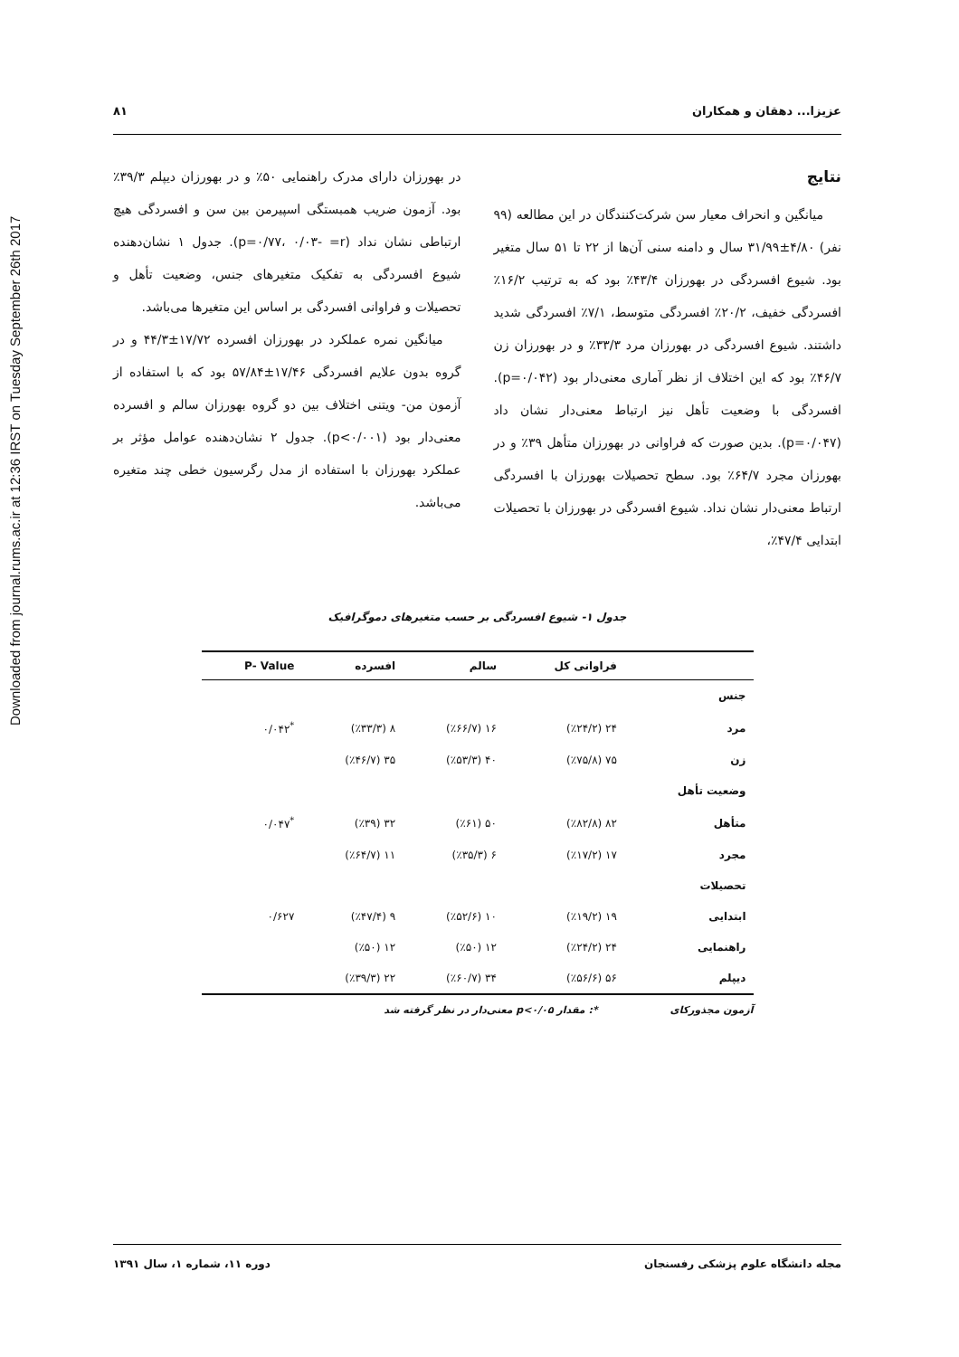Downloaded from journal.rums.ac.ir at 12:36 IRST on Tuesday September 26th 2017
عزیزا... دهقان و همکاران ۸۱
نتایج
میانگین و انحراف معیار سن شرکت‌کنندگان در این مطالعه (۹۹ نفر) ۴/۸۰±۳۱/۹۹ سال و دامنه سنی آن‌ها از ۲۲ تا ۵۱ سال متغیر بود. شیوع افسردگی در بهورزان ۴۳/۴٪ بود که به ترتیب ۱۶/۲٪ افسردگی خفیف، ۲۰/۲٪ افسردگی متوسط، ۷/۱٪ افسردگی شدید داشتند. شیوع افسردگی در بهورزان مرد ۳۳/۳٪ و در بهورزان زن ۴۶/۷٪ بود که این اختلاف از نظر آماری معنی‌دار بود (p=۰/۰۴۲). افسردگی با وضعیت تأهل نیز ارتباط معنی‌دار نشان داد (p=۰/۰۴۷). بدین صورت که فراوانی در بهورزان متأهل ۳۹٪ و در بهورزان مجرد ۶۴/۷٪ بود. سطح تحصیلات بهورزان با افسردگی ارتباط معنی‌دار نشان نداد. شیوع افسردگی در بهورزان با تحصیلات ابتدایی ۴۷/۴٪،
در بهورزان دارای مدرک راهنمایی ۵۰٪ و در بهورزان دیپلم ۳۹/۳٪ بود. آزمون ضریب همبستگی اسپیرمن بین سن و افسردگی هیچ ارتباطی نشان نداد (p=۰/۷۷، ۰/۰۳- =r). جدول ۱ نشان‌دهنده شیوع افسردگی به تفکیک متغیرهای جنس، وضعیت تأهل و تحصیلات و فراوانی افسردگی بر اساس این متغیرها می‌باشد.
میانگین نمره عملکرد در بهورزان افسرده ۱۷/۷۲±۴۴/۳ و در گروه بدون علایم افسردگی ۱۷/۴۶±۵۷/۸۴ بود که با استفاده از آزمون من- ویتنی اختلاف بین دو گروه بهورزان سالم و افسرده معنی‌دار بود (p<۰/۰۰۱). جدول ۲ نشان‌دهنده عوامل مؤثر بر عملکرد بهورزان با استفاده از مدل رگرسیون خطی چند متغیره می‌باشد.
جدول ۱- شیوع افسردگی بر حسب متغیرهای دموگرافیک
| | فراوانی کل | سالم | افسرده | P- Value |
| --- | --- | --- | --- | --- |
| جنس | | | | |
| مرد | ۲۴ (٪۲۴/۲) | ۱۶ (٪۶۶/۷) | ۸ (٪۳۳/۳) | <sup>*</sup> ۰/۰۴۲ |
| زن | ۷۵ (٪۷۵/۸) | ۴۰ (٪۵۳/۳) | ۳۵ (٪۴۶/۷) | |
| وضعیت تأهل | | | | |
| متأهل | ۸۲ (٪۸۲/۸) | ۵۰ (٪۶۱) | ۳۲ (٪۳۹) | <sup>*</sup> ۰/۰۴۷ |
| مجرد | ۱۷ (٪۱۷/۲) | ۶ (٪۳۵/۳) | ۱۱ (٪۶۴/۷) | |
| تحصیلات | | | | |
| ابتدایی | ۱۹ (٪۱۹/۲) | ۱۰ (٪۵۲/۶) | ۹ (٪۴۷/۴) | ۰/۶۲۷ |
| راهنمایی | ۲۴ (٪۲۴/۲) | ۱۲ (٪۵۰) | ۱۲ (٪۵۰) | |
| دیپلم | ۵۶ (٪۵۶/۶) | ۳۴ (٪۶۰/۷) | ۲۲ (٪۳۹/۳) | |
آزمون مجذورکای *: مقدار p<۰/۰۵ معنی‌دار در نظر گرفته شد
مجله دانشگاه علوم پزشکی رفسنجان دوره ۱۱، شماره ۱، سال ۱۳۹۱